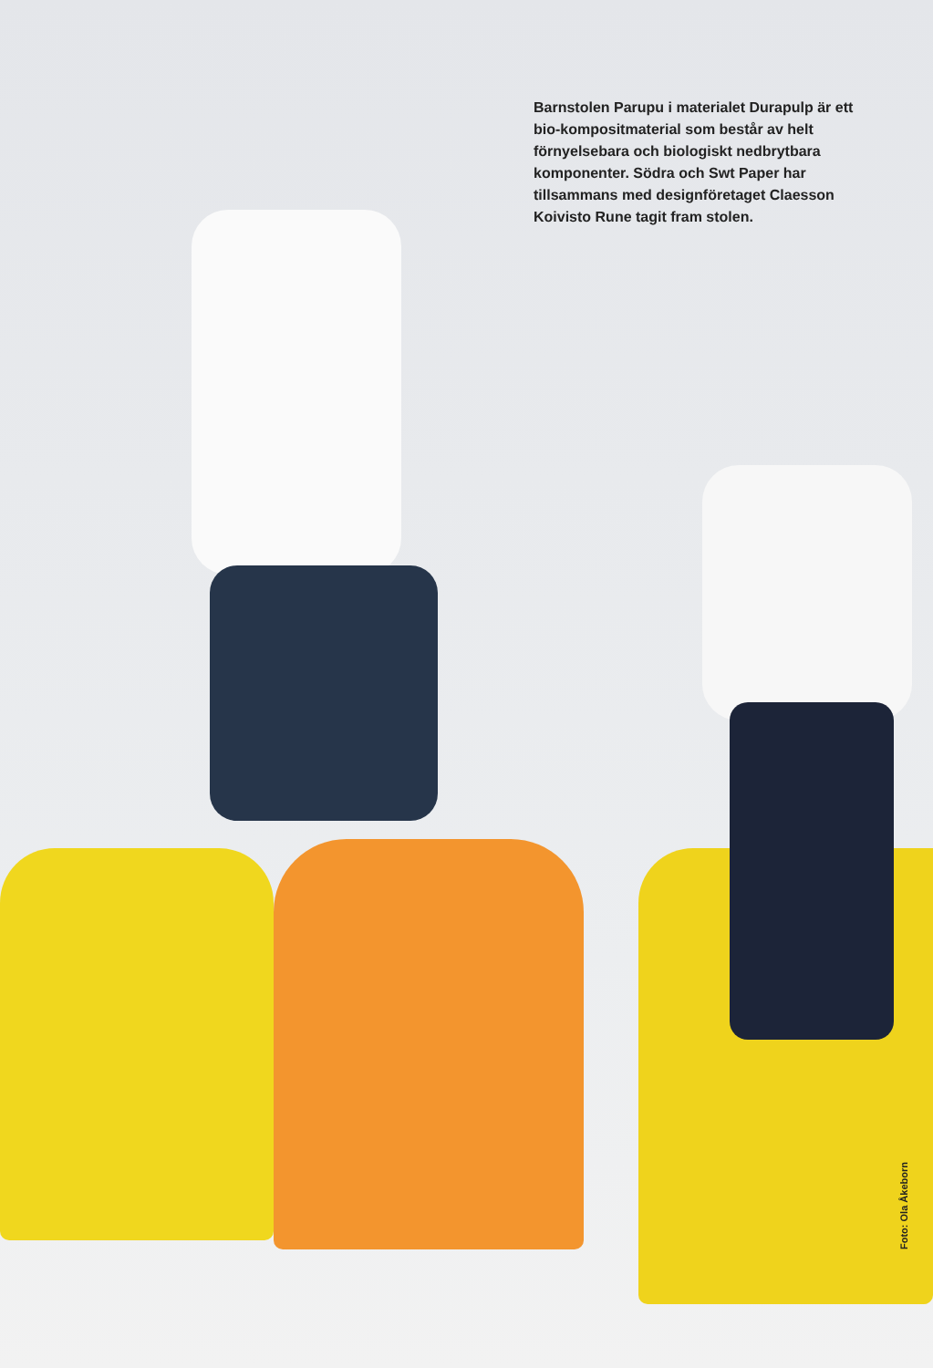Barnstolen Parupu i materialet Dura­pulp är ett bio-kompositmaterial som består av helt förnyelsebara och biolo­giskt nedbrytbara komponenter. Södra och Swt Paper har tillsammans med designföretaget Claesson Koivisto Rune tagit fram stolen.
Foto: Ola Åkeborn